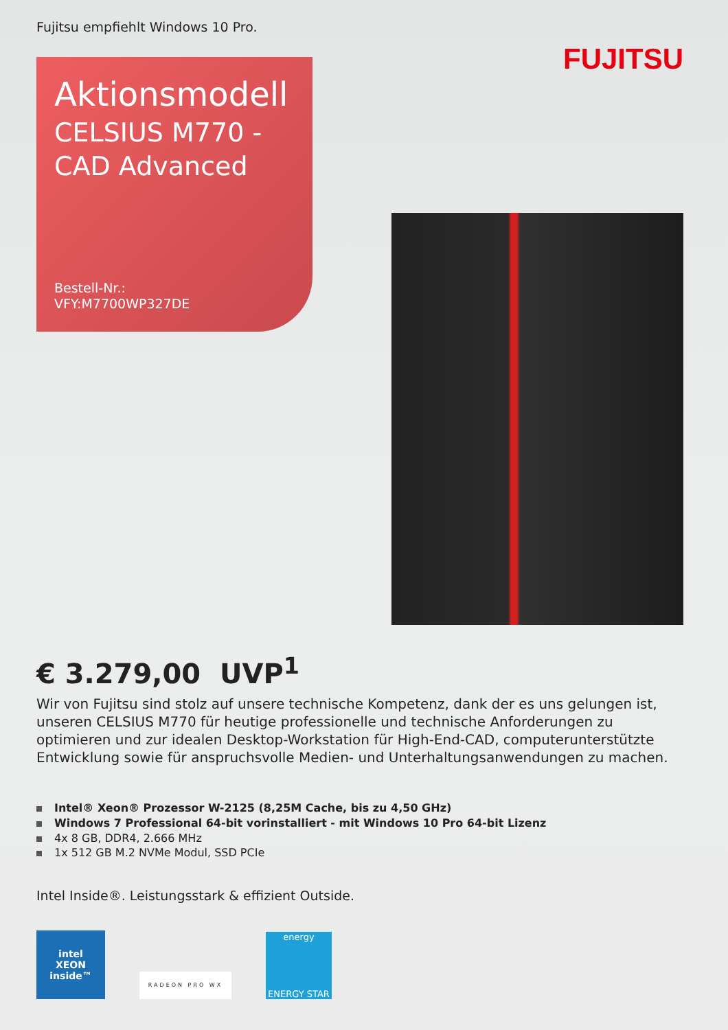Fujitsu empfiehlt Windows 10 Pro.
FUJITSU
Aktionsmodell
CELSIUS M770 -
CAD Advanced
Bestell-Nr.:
VFY:M7700WP327DE
€ 3.279,00 UVP<sup>1</sup>
Wir von Fujitsu sind stolz auf unsere technische Kompetenz, dank der es uns gelungen ist, unseren CELSIUS M770 für heutige professionelle und technische Anforderungen zu optimieren und zur idealen Desktop-Workstation für High-End-CAD, computerunterstützte Entwicklung sowie für anspruchsvolle Medien- und Unterhaltungsanwendungen zu machen.
Intel® Xeon® Prozessor W-2125 (8,25M Cache, bis zu 4,50 GHz)
Windows 7 Professional 64-bit vorinstalliert - mit Windows 10 Pro 64-bit Lizenz
4x 8 GB, DDR4, 2.666 MHz
1x 512 GB M.2 NVMe Modul, SSD PCIe
Intel Inside®. Leistungsstark & effizient Outside.
intel
XEON
inside™
RADEON PRO WX
energy
ENERGY STAR